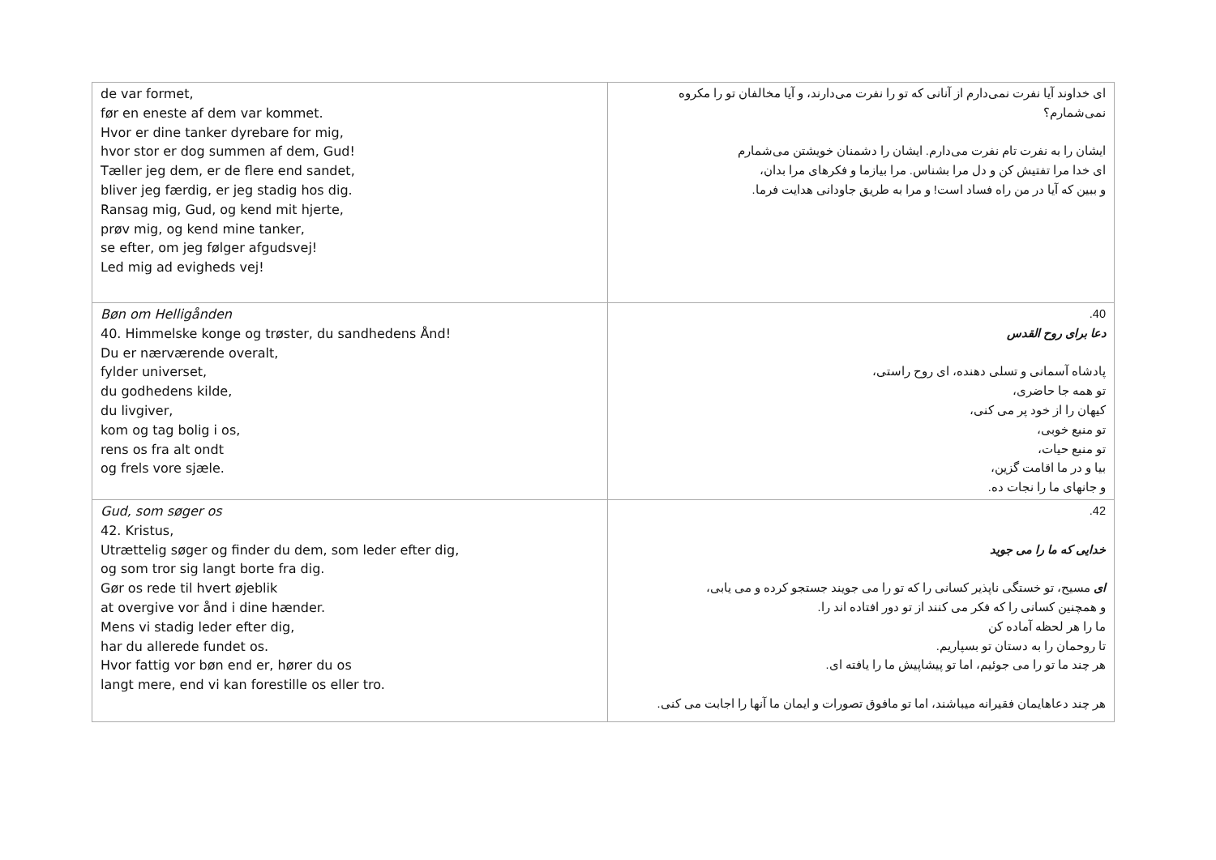| de var formet, før en eneste af dem var kommet. Hvor er dine tanker dyrebare for mig, hvor stor er dog summen af dem, Gud! Tæller jeg dem, er de flere end sandet, bliver jeg færdig, er jeg stadig hos dig. Ransag mig, Gud, og kend mit hjerte, prøv mig, og kend mine tanker, se efter, om jeg følger afgudsvej! Led mig ad evigheds vej! | ای خداوند آیا نفرت نمی‌دارم از آنانی که تو را نفرت می‌دارند، و آیا مخالفان تو را مکروه نمی‌شمارم؟ ایشان را به نفرت تام نفرت می‌دارم. ایشان را دشمنان خویشتن می‌شمارم ای خدا مرا تفتیش کن و دل مرا بشناس. مرا بیازما و فکرهای مرا بدان، و ببین که آیا در من راه فساد است! و مرا به طریق جاودانی هدایت فرما. |
| Bøn om Helligånden 40. Himmelske konge og trøster, du sandhedens Ånd! Du er nærværende overalt, fylder universet, du godhedens kilde, du livgiver, kom og tag bolig i os, rens os fra alt ondt og frels vore sjæle. | 40. دعا برای روح القدس پادشاه آسمانی و تسلی دهنده، ای روح راستی، تو همه جا حاضری، کیهان را از خود پر می کنی، تو منبع خوبی، تو منبع حیات، بیا و در ما اقامت گزین، و جانهای ما را نجات ده. |
| Gud, som søger os 42. Kristus, Utrættelig søger og finder du dem, som leder efter dig, og som tror sig langt borte fra dig. Gør os rede til hvert øjeblik at overgive vor ånd i dine hænder. Mens vi stadig leder efter dig, har du allerede fundet os. Hvor fattig vor bøn end er, hører du os langt mere, end vi kan forestille os eller tro. | 42. خدایی که ما را می جوید ای مسیح، تو خستگی ناپذیر کسانی را که تو را می جویند جستجو کرده و می یابی، و همچنین کسانی را که فکر می کنند از تو دور افتاده اند را. ما را هر لحظه آماده کن تا روحمان را به دستان تو بسپاریم. هر چند ما تو را می جوئیم، اما تو پیشاپیش ما را یافته ای. هر چند دعاهایمان فقیرانه میباشند، اما تو مافوق تصورات و ایمان ما آنها را اجابت می کنی. |